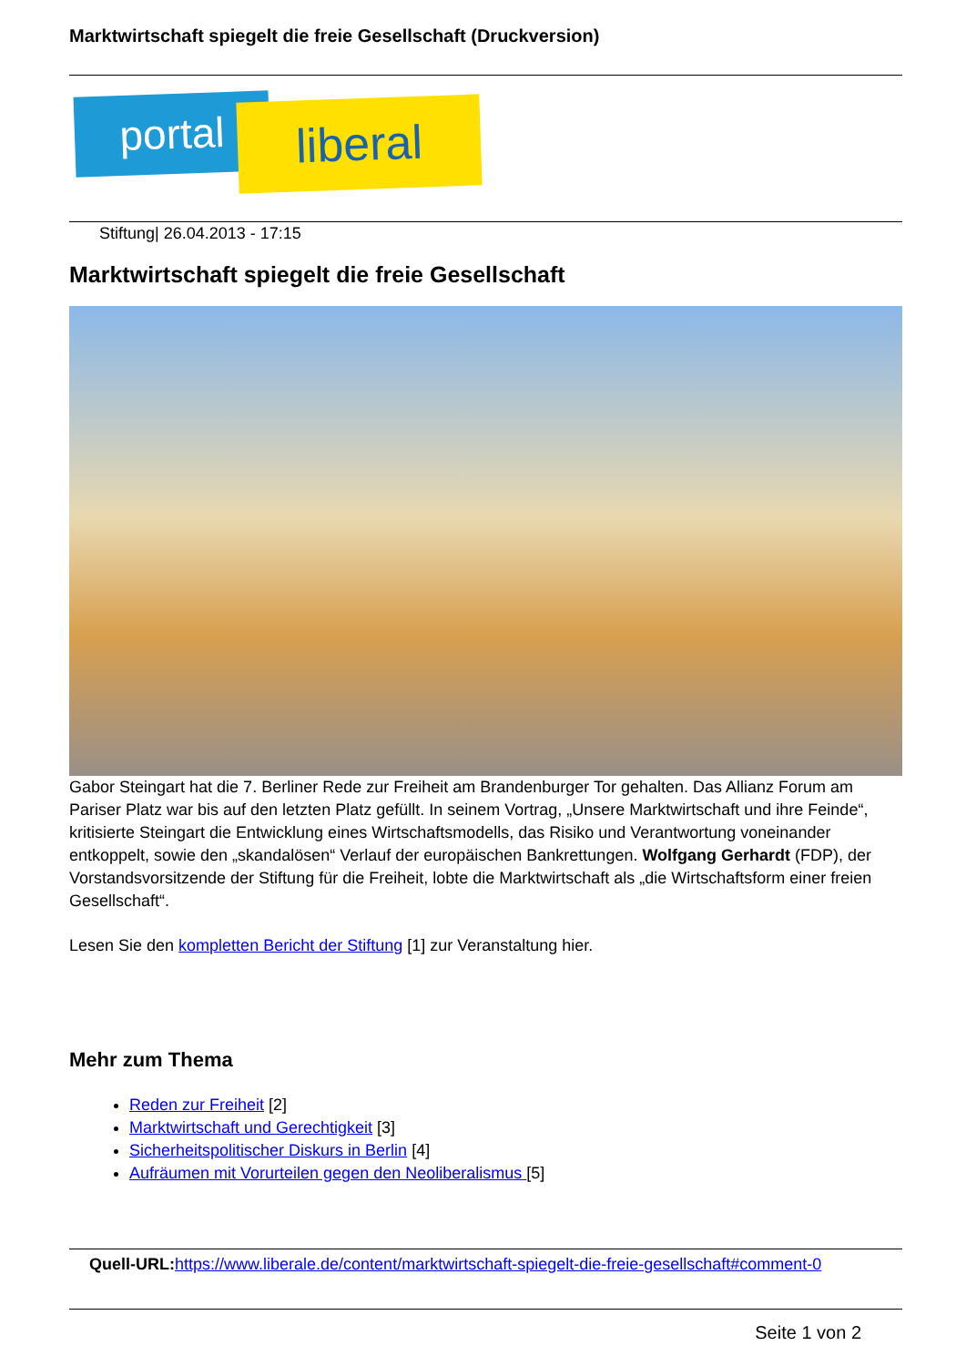Marktwirtschaft spiegelt die freie Gesellschaft (Druckversion)
portal liberal
Stiftung| 26.04.2013 - 17:15
Marktwirtschaft spiegelt die freie Gesellschaft
Gabor Steingart hat die 7. Berliner Rede zur Freiheit am Brandenburger Tor gehalten. Das Allianz Forum am Pariser Platz war bis auf den letzten Platz gefüllt. In seinem Vortrag, „Unsere Marktwirtschaft und ihre Feinde“, kritisierte Steingart die Entwicklung eines Wirtschaftsmodells, das Risiko und Verantwortung voneinander entkoppelt, sowie den „skandalösen“ Verlauf der europäischen Bankrettungen. Wolfgang Gerhardt (FDP), der Vorstandsvorsitzende der Stiftung für die Freiheit, lobte die Marktwirtschaft als „die Wirtschaftsform einer freien Gesellschaft“.
Lesen Sie den kompletten Bericht der Stiftung [1] zur Veranstaltung hier.
Mehr zum Thema
Reden zur Freiheit [2]
Marktwirtschaft und Gerechtigkeit [3]
Sicherheitspolitischer Diskurs in Berlin [4]
Aufräumen mit Vorurteilen gegen den Neoliberalismus [5]
Quell-URL: https://www.liberale.de/content/marktwirtschaft-spiegelt-die-freie-gesellschaft#comment-0
Seite 1 von 2